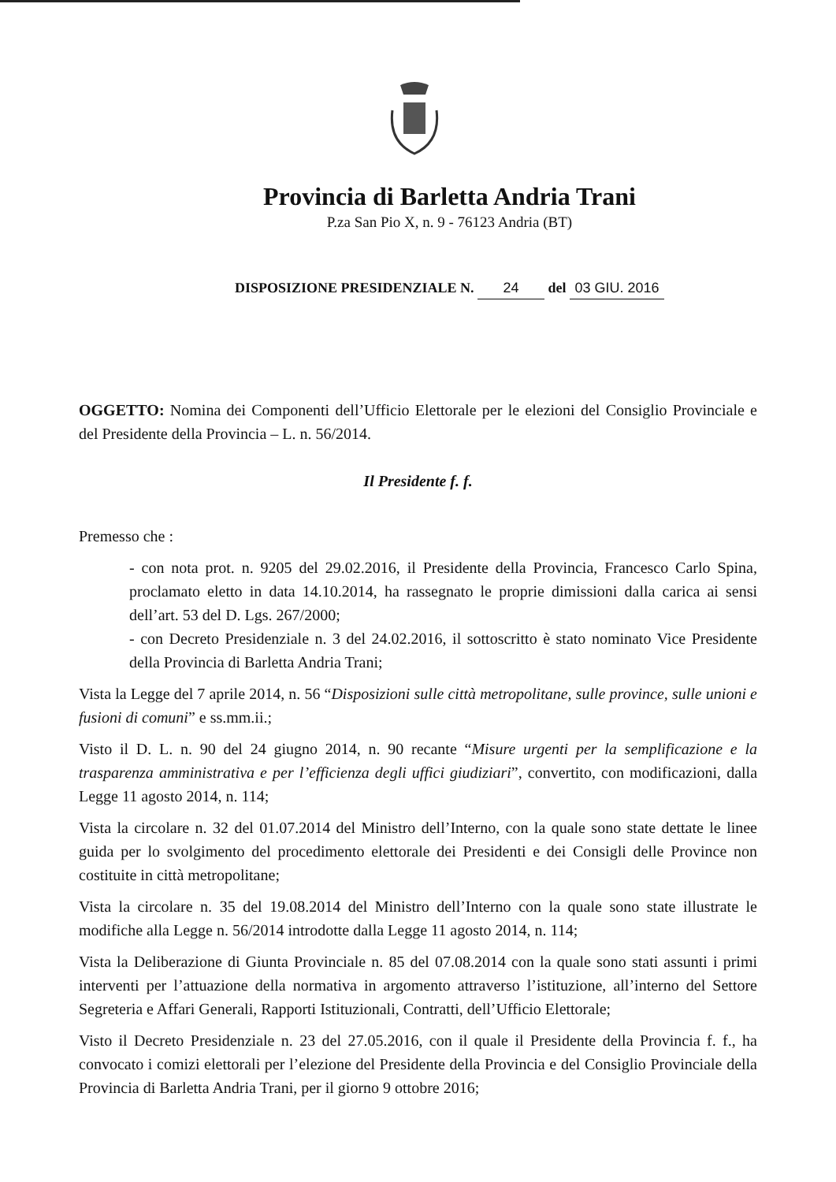Provincia di Barletta Andria Trani
P.za San Pio X, n. 9 - 76123 Andria (BT)
DISPOSIZIONE PRESIDENZIALE N. 24 del 03 GIU. 2016
OGGETTO: Nomina dei Componenti dell’Ufficio Elettorale per le elezioni del Consiglio Provinciale e del Presidente della Provincia – L. n. 56/2014.
Il Presidente f. f.
Premesso che :
- con nota prot. n. 9205 del 29.02.2016, il Presidente della Provincia, Francesco Carlo Spina, proclamato eletto in data 14.10.2014, ha rassegnato le proprie dimissioni dalla carica ai sensi dell’art. 53 del D. Lgs. 267/2000;
- con Decreto Presidenziale n. 3 del 24.02.2016, il sottoscritto è stato nominato Vice Presidente della Provincia di Barletta Andria Trani;
Vista la Legge del 7 aprile 2014, n. 56 “Disposizioni sulle città metropolitane, sulle province, sulle unioni e fusioni di comuni” e ss.mm.ii.;
Visto il D. L. n. 90 del 24 giugno 2014, n. 90 recante “Misure urgenti per la semplificazione e la trasparenza amministrativa e per l’efficienza degli uffici giudiziari”, convertito, con modificazioni, dalla Legge 11 agosto 2014, n. 114;
Vista la circolare n. 32 del 01.07.2014 del Ministro dell’Interno, con la quale sono state dettate le linee guida per lo svolgimento del procedimento elettorale dei Presidenti e dei Consigli delle Province non costituite in città metropolitane;
Vista la circolare n. 35 del 19.08.2014 del Ministro dell’Interno con la quale sono state illustrate le modifiche alla Legge n. 56/2014 introdotte dalla Legge 11 agosto 2014, n. 114;
Vista la Deliberazione di Giunta Provinciale n. 85 del 07.08.2014 con la quale sono stati assunti i primi interventi per l’attuazione della normativa in argomento attraverso l’istituzione, all’interno del Settore Segreteria e Affari Generali, Rapporti Istituzionali, Contratti, dell’Ufficio Elettorale;
Visto il Decreto Presidenziale n. 23 del 27.05.2016, con il quale il Presidente della Provincia f. f., ha convocato i comizi elettorali per l’elezione del Presidente della Provincia e del Consiglio Provinciale della Provincia di Barletta Andria Trani, per il giorno 9 ottobre 2016;